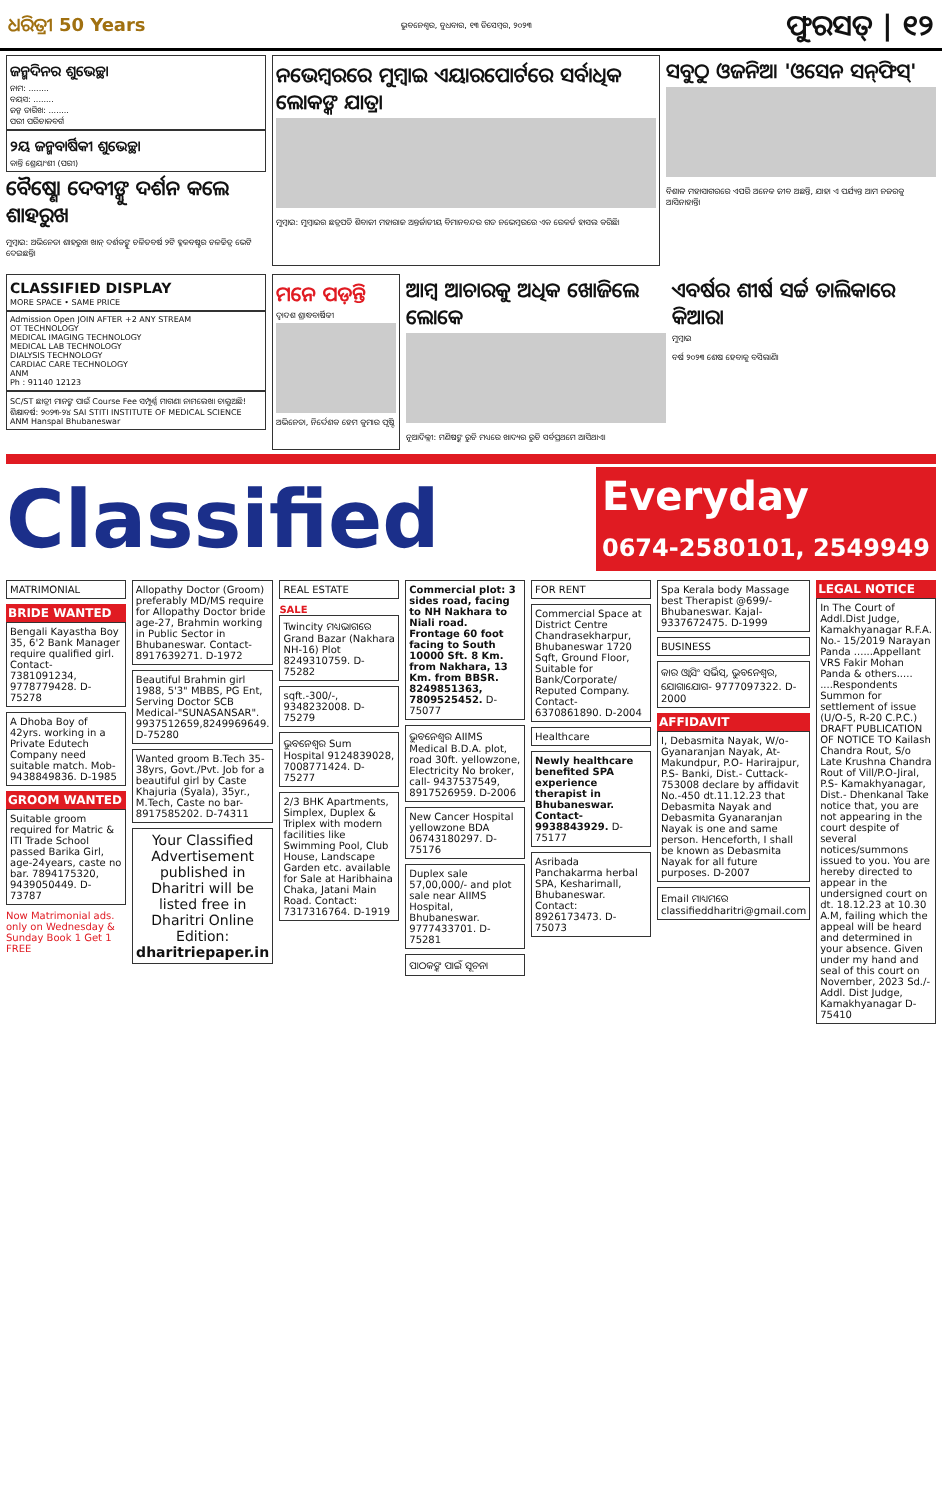ଧରିତ୍ରୀ 50 Years
ଭୁବନେଶ୍ୱର, ବୁଧବାର, ୧୩ ଡିସେମ୍ବର, ୨୦୨୩
ଫୁରସତ୍ | ୧୨
ଜନ୍ମଦିନର ଶୁଭେଚ୍ଛା
ନାମ: ........
ବୟସ: ........
ଜନ୍ମ ତାରିଖ: ........
ପରୀ ପରିଚାଳବର୍ଗ
୨ୟ ଜନ୍ମବାର୍ଷିକୀ ଶୁଭେଚ୍ଛା
କାନ୍ତି ଶ୍ରେୟାଂଶୀ (ପରୀ)
ବୈଷ୍ଣୋ ଦେବୀଙ୍କୁ ଦର୍ଶନ କଲେ ଶାହରୁଖ
ମୁମ୍ବାଇ: ଅଭିନେତା ଶାହରୁଖ ଖାନ୍ ଦର୍ଶକଙ୍କୁ ଚଳିତବର୍ଷ ୨ଟି ବ୍ଲକବଷ୍ଟର ଚଳଚ୍ଚିତ୍ର ଭେଟି ଦେଇଛନ୍ତି।
ନଭେମ୍ବରରେ ମୁମ୍ବାଇ ଏୟାରପୋର୍ଟରେ ସର୍ବାଧିକ ଲୋକଙ୍କ ଯାତ୍ରା
ମୁମ୍ବାଇ: ମୁମ୍ବାଇର ଛତ୍ରପତି ଶିବାଜୀ ମହାରାଜ ଅନ୍ତର୍ଜାତୀୟ ବିମାନବନ୍ଦର ଗତ ନଭେମ୍ବରରେ ଏକ ରେକର୍ଡ ହାସଲ କରିଛି।
ସବୁଠୁ ଓଜନିଆ 'ଓସେନ ସନ୍‌ଫିସ୍'
ବିଶାଳ ମହାସାଗରରେ ଏପରି ଅନେକ ଜୀବ ଅଛନ୍ତି, ଯାହା ଏ ପର୍ଯ୍ୟନ୍ତ ଆମ ନଜରକୁ ଆସିନାହାନ୍ତି।
CLASSIFIED DISPLAY
MORE SPACE • SAME PRICE
Admission Open JOIN AFTER +2 ANY STREAM
OT TECHNOLOGY
MEDICAL IMAGING TECHNOLOGY
MEDICAL LAB TECHNOLOGY
DIALYSIS TECHNOLOGY
CARDIAC CARE TECHNOLOGY
ANM
Ph : 91140 12123
SC/ST ଛାତ୍ରୀ ମାନଙ୍କ ପାଇଁ Course Fee ସମ୍ପୂର୍ଣ୍ଣ ମାଗଣା ନାମଲେଖା ଚାଲୁଅଛି! ଶିକ୍ଷାବର୍ଷ: ୨୦୨୩-୨୪ SAI STITI INSTITUTE OF MEDICAL SCIENCE ANM Hanspal Bhubaneswar
ମନେ ପଡ଼ନ୍ତି
ଦ୍ୱାଦଶ ଶ୍ରାଦ୍ଧବାର୍ଷିକୀ
ଅଭିନେତା, ନିର୍ଦ୍ଦେଶକ ହେମ କୁମାର ପୃଷ୍ଟି
ଆମ୍ବ ଆଚାରକୁ ଅଧିକ ଖୋଜିଲେ ଲୋକେ
ନୂଆଦିଲ୍ଲୀ: ମଣିଷଙ୍କ ରୁଚି ମଧ୍ୟରେ ଖାଦ୍ୟର ରୁଚି ସର୍ବପ୍ରଥମେ ଆସିଥାଏ।
ଏବର୍ଷର ଶୀର୍ଷ ସର୍ଚ୍ଚ ତାଲିକାରେ କିଆରା
ମୁମ୍ବାଇ
ବର୍ଷ ୨୦୨୩ ଶେଷ ହେବାକୁ ବସିଲାଣି।
Classified
Everyday
0674-2580101, 2549949
MATRIMONIAL
BRIDE WANTED
Bengali Kayastha Boy 35, 6'2 Bank Manager require qualified girl. Contact- 7381091234, 9778779428. D-75278
A Dhoba Boy of 42yrs. working in a Private Edutech Company need suitable match. Mob-9438849836. D-1985
GROOM WANTED
Suitable groom required for Matric & ITI Trade School passed Barika Girl, age-24years, caste no bar. 7894175320, 9439050449. D-73787
Now Matrimonial ads. only on Wednesday & Sunday Book 1 Get 1 FREE
Allopathy Doctor (Groom) preferably MD/MS require for Allopathy Doctor bride age-27, Brahmin working in Public Sector in Bhubaneswar. Contact- 8917639271. D-1972
Beautiful Brahmin girl 1988, 5'3" MBBS, PG Ent, Serving Doctor SCB Medical-"SUNASANSAR". 9937512659,8249969649. D-75280
Wanted groom B.Tech 35-38yrs, Govt./Pvt. Job for a beautiful girl by Caste Khajuria (Syala), 35yr., M.Tech, Caste no bar- 8917585202. D-74311
Your Classified Advertisement published in Dharitri will be listed free in Dharitri Online Edition: dharitriepaper.in
REAL ESTATE
SALE
Twincity ମଧ୍ୟଭାଗରେ Grand Bazar (Nakhara NH-16) Plot 8249310759. D-75282
sqft.-300/-, 9348232008. D-75279
ଭୁବନେଶ୍ୱର Sum Hospital 9124839028, 7008771424. D-75277
2/3 BHK Apartments, Simplex, Duplex & Triplex with modern facilities like Swimming Pool, Club House, Landscape Garden etc. available for Sale at Haribhaina Chaka, Jatani Main Road. Contact: 7317316764. D-1919
Commercial plot: 3 sides road, facing to NH Nakhara to Niali road. Frontage 60 foot facing to South 10000 Sft. 8 Km. from Nakhara, 13 Km. from BBSR. 8249851363, 7809525452. D-75077
ଭୁବନେଶ୍ୱର AIIMS Medical B.D.A. plot, road 30ft. yellowzone, Electricity No broker, call- 9437537549, 8917526959. D-2006
New Cancer Hospital yellowzone BDA 06743180297. D-75176
Duplex sale 57,00,000/- and plot sale near AIIMS Hospital, Bhubaneswar. 9777433701. D-75281
ପାଠକଙ୍କ ପାଇଁ ସୂଚନା
FOR RENT
Commercial Space at District Centre Chandrasekharpur, Bhubaneswar 1720 Sqft, Ground Floor, Suitable for Bank/Corporate/ Reputed Company. Contact- 6370861890. D-2004
Healthcare
Newly healthcare benefited SPA experience therapist in Bhubaneswar. Contact- 9938843929. D-75177
Asribada Panchakarma herbal SPA, Kesharimall, Bhubaneswar. Contact: 8926173473. D-75073
Spa Kerala body Massage best Therapist @699/- Bhubaneswar. Kajal- 9337672475. D-1999
BUSINESS
କାର ଓ୍ୱାସିଂ ସର୍ଭିସ୍, ଭୁବନେଶ୍ୱର, ଯୋଗାଯୋଗ- 9777097322. D-2000
AFFIDAVIT
I, Debasmita Nayak, W/o- Gyanaranjan Nayak, At- Makundpur, P.O- Harirajpur, P.S- Banki, Dist.- Cuttack-753008 declare by affidavit No.-450 dt.11.12.23 that Debasmita Nayak and Debasmita Gyanaranjan Nayak is one and same person. Henceforth, I shall be known as Debasmita Nayak for all future purposes. D-2007
Email ମାଧ୍ୟମରେ classifieddharitri@gmail.com
LEGAL NOTICE
In The Court of Addl.Dist Judge, Kamakhyanagar R.F.A. No.- 15/2019 Narayan Panda ......Appellant VRS Fakir Mohan Panda & others..... ....Respondents Summon for settlement of issue (U/O-5, R-20 C.P.C.) DRAFT PUBLICATION OF NOTICE TO Kailash Chandra Rout, S/o Late Krushna Chandra Rout of Vill/P.O-Jiral, P.S- Kamakhyanagar, Dist.- Dhenkanal Take notice that, you are not appearing in the court despite of several notices/summons issued to you. You are hereby directed to appear in the undersigned court on dt. 18.12.23 at 10.30 A.M, failing which the appeal will be heard and determined in your absence. Given under my hand and seal of this court on November, 2023 Sd./- Addl. Dist Judge, Kamakhyanagar D-75410